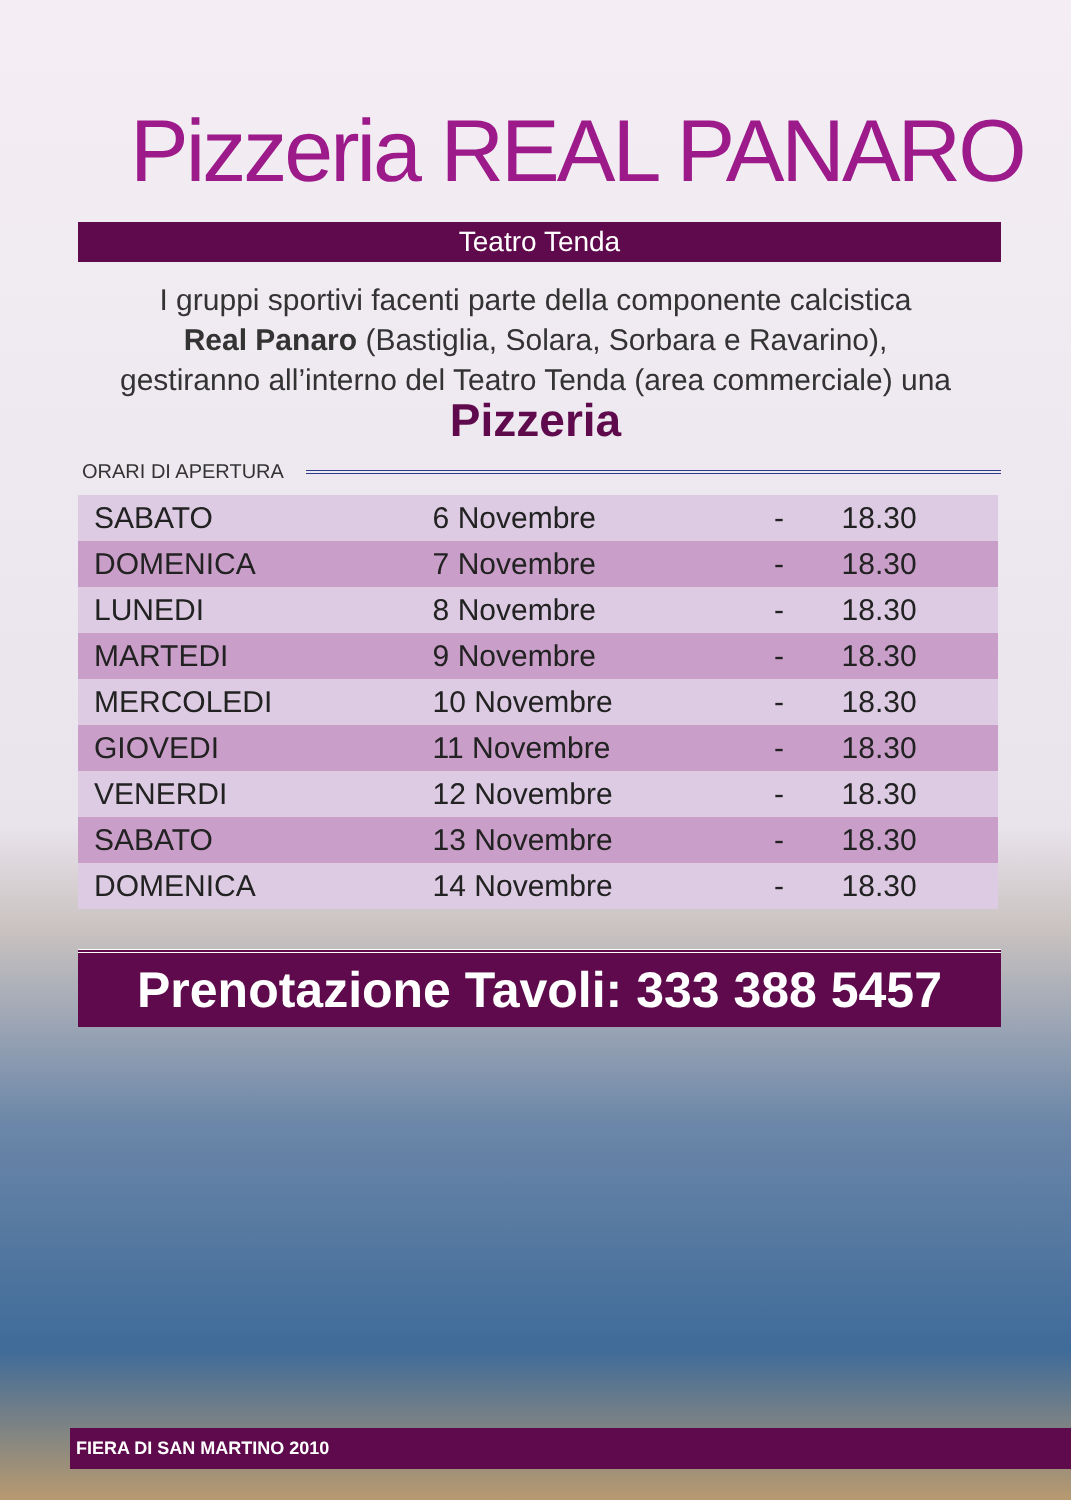Pizzeria REAL PANARO
Teatro Tenda
I gruppi sportivi facenti parte della componente calcistica
Real Panaro (Bastiglia, Solara, Sorbara e Ravarino),
gestiranno all’interno del Teatro Tenda (area commerciale) una
Pizzeria
ORARI DI APERTURA
| SABATO | 6 Novembre | - | 18.30 |
| DOMENICA | 7 Novembre | - | 18.30 |
| LUNEDI | 8 Novembre | - | 18.30 |
| MARTEDI | 9 Novembre | - | 18.30 |
| MERCOLEDI | 10 Novembre | - | 18.30 |
| GIOVEDI | 11 Novembre | - | 18.30 |
| VENERDI | 12 Novembre | - | 18.30 |
| SABATO | 13 Novembre | - | 18.30 |
| DOMENICA | 14 Novembre | - | 18.30 |
Prenotazione Tavoli: 333 388 5457
FIERA DI SAN MARTINO 2010